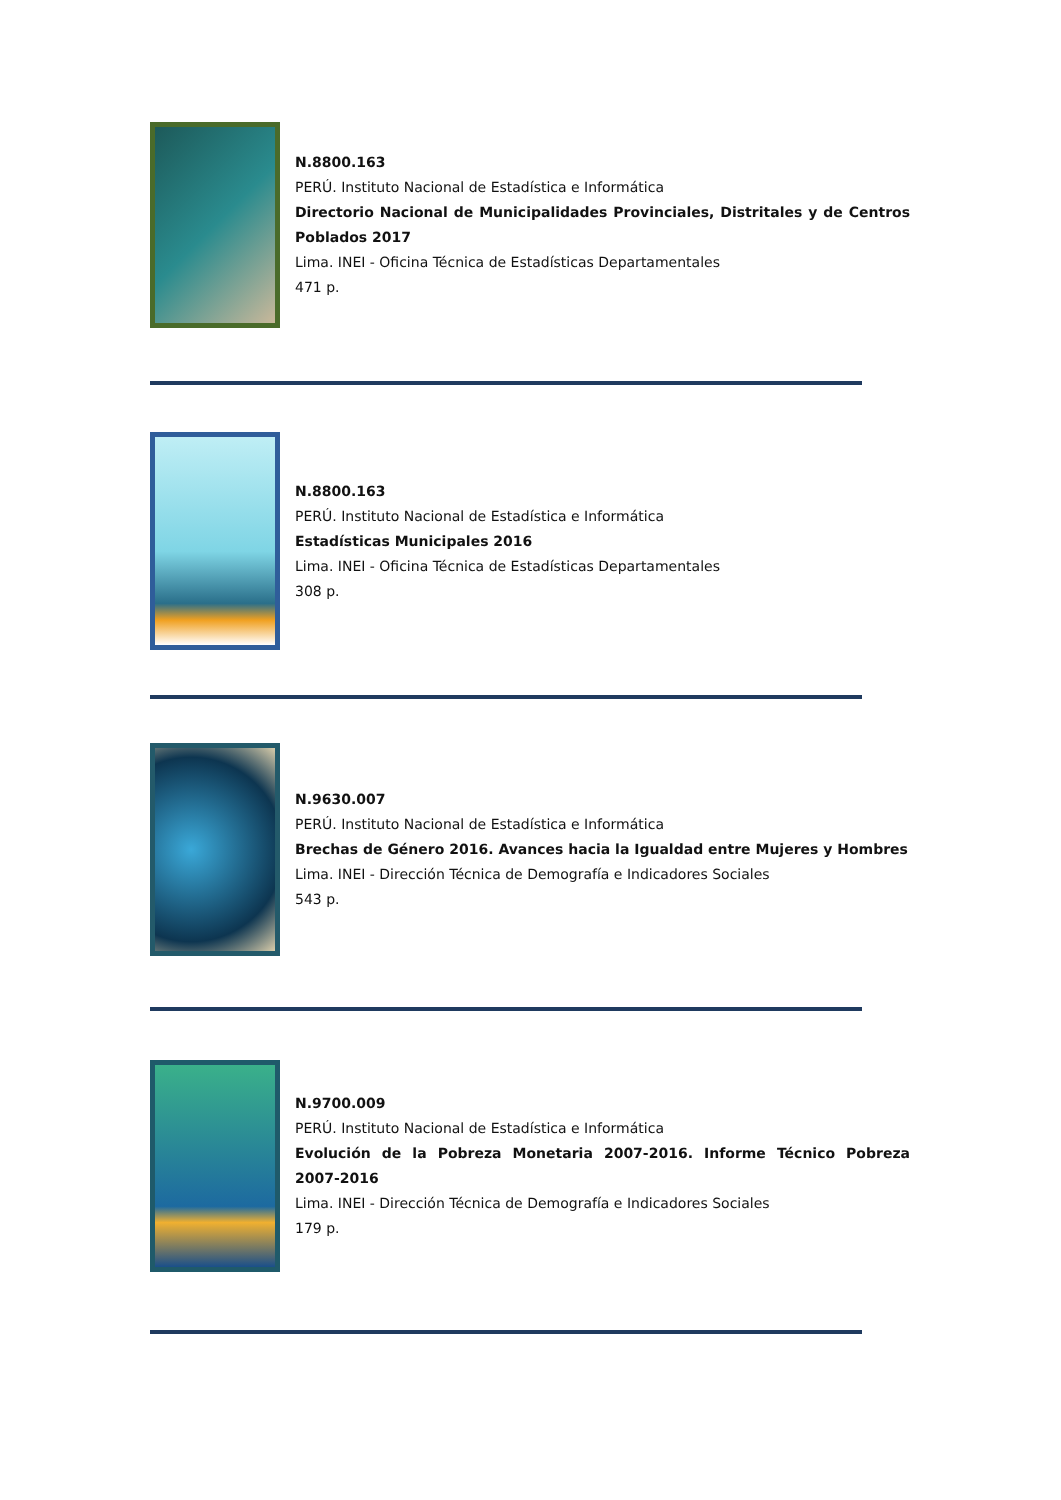N.8800.163
PERÚ. Instituto Nacional de Estadística e Informática
Directorio Nacional de Municipalidades Provinciales, Distritales y de Centros Poblados 2017
Lima. INEI - Oficina Técnica de Estadísticas Departamentales
471 p.
N.8800.163
PERÚ. Instituto Nacional de Estadística e Informática
Estadísticas Municipales 2016
Lima. INEI - Oficina Técnica de Estadísticas Departamentales
308 p.
N.9630.007
PERÚ. Instituto Nacional de Estadística e Informática
Brechas de Género 2016. Avances hacia la Igualdad entre Mujeres y Hombres
Lima. INEI - Dirección Técnica de Demografía e Indicadores Sociales
543 p.
N.9700.009
PERÚ. Instituto Nacional de Estadística e Informática
Evolución de la Pobreza Monetaria 2007-2016. Informe Técnico Pobreza 2007-2016
Lima. INEI - Dirección Técnica de Demografía e Indicadores Sociales
179 p.